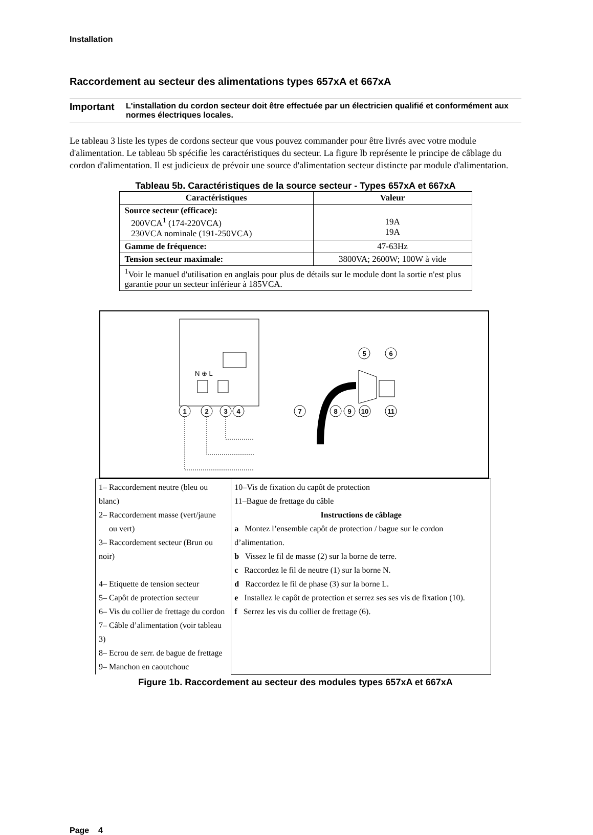Installation
Raccordement au secteur des alimentations types 657xA et 667xA
Important
L'installation du cordon secteur doit être effectuée par un électricien qualifié et conformément aux normes électriques locales.
Le tableau 3 liste les types de cordons secteur que vous pouvez commander pour être livrés avec votre module d'alimentation. Le tableau 5b spécifie les caractéristiques du secteur. La figure lb représente le principe de câblage du cordon d'alimentation. Il est judicieux de prévoir une source d'alimentation secteur distincte par module d'alimentation.
Tableau 5b. Caractéristiques de la source secteur - Types 657xA et 667xA
| Caractéristiques | Valeur |
| --- | --- |
| Source secteur (efficace): 200VCA<sup>1</sup> (174-220VCA) 230VCA nominale (191-250VCA) | 19A 19A |
| Gamme de fréquence: | 47-63Hz |
| Tension secteur maximale: | 3800VA; 2600W; 100W à vide |
| <sup>1</sup> Voir le manuel d'utilisation en anglais pour plus de détails sur le module dont la sortie n'est plus garantie pour un secteur inférieur à 185VCA. | |
N ⊕ L
1
2
3
4
7
8
9
10
11
5
6
| 1– Raccordement neutre (bleu ou blanc) 2– Raccordement masse (vert/jaune ou vert) 3– Raccordement secteur (Brun ou noir) 4– Etiquette de tension secteur 5– Capôt de protection secteur 6– Vis du collier de frettage du cordon 7– Câble d’alimentation (voir tableau 3) 8– Ecrou de serr. de bague de frettage 9– Manchon en caoutchouc | 10–Vis de fixation du capôt de protection 11–Bague de frettage du câble Instructions de câblage a Montez l’ensemble capôt de protection / bague sur le cordon d’alimentation. b Vissez le fil de masse (2) sur la borne de terre. c Raccordez le fil de neutre (1) sur la borne N. d Raccordez le fil de phase (3) sur la borne L. e Installez le capôt de protection et serrez ses ses vis de fixation (10). f Serrez les vis du collier de frettage (6). |
Figure 1b. Raccordement au secteur des modules types 657xA et 667xA
Page 4